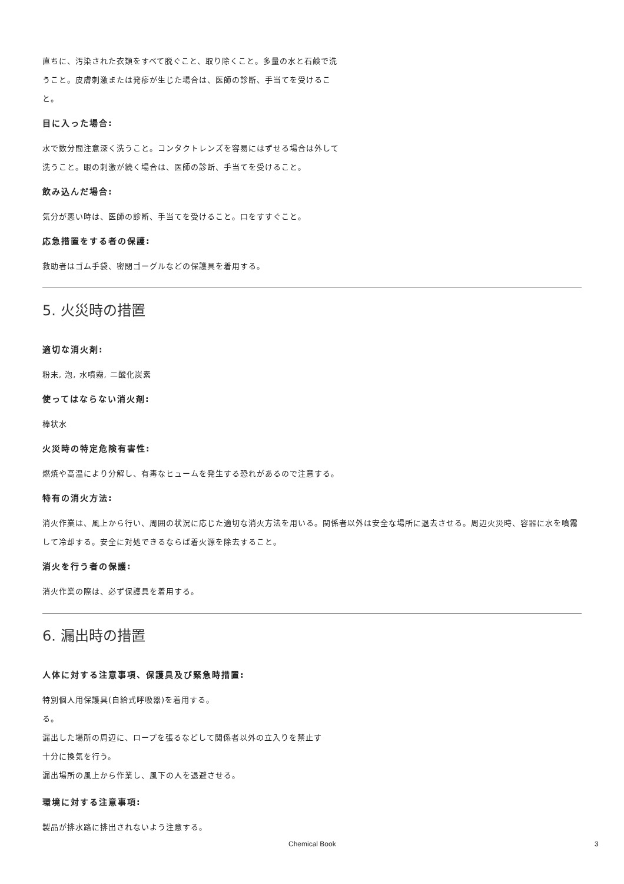直ちに、汚染された衣類をすべて脱ぐこと、取り除くこと。多量の水と石鹸で洗うこと。皮膚刺激または発疹が生じた場合は、医師の診断、手当てを受けること。
目に入った場合:
水で数分間注意深く洗うこと。コンタクトレンズを容易にはずせる場合は外して洗うこと。眼の刺激が続く場合は、医師の診断、手当てを受けること。
飲み込んだ場合:
気分が悪い時は、医師の診断、手当てを受けること。口をすすぐこと。
応急措置をする者の保護:
救助者はゴム手袋、密閉ゴーグルなどの保護具を着用する。
5. 火災時の措置
適切な消火剤:
粉末, 泡, 水噴霧, 二酸化炭素
使ってはならない消火剤:
棒状水
火災時の特定危険有害性:
燃焼や高温により分解し、有毒なヒュームを発生する恐れがあるので注意する。
特有の消火方法:
消火作業は、風上から行い、周囲の状況に応じた適切な消火方法を用いる。関係者以外は安全な場所に退去させる。周辺火災時、容器に水を噴霧して冷却する。安全に対処できるならば着火源を除去すること。
消火を行う者の保護:
消火作業の際は、必ず保護具を着用する。
6. 漏出時の措置
人体に対する注意事項、保護具及び緊急時措置:
特別個人用保護具(自給式呼吸器)を着用する。
る。
漏出した場所の周辺に、ロープを張るなどして関係者以外の立入りを禁止す
十分に換気を行う。
漏出場所の風上から作業し、風下の人を退避させる。
環境に対する注意事項:
製品が排水路に排出されないよう注意する。
Chemical Book 3